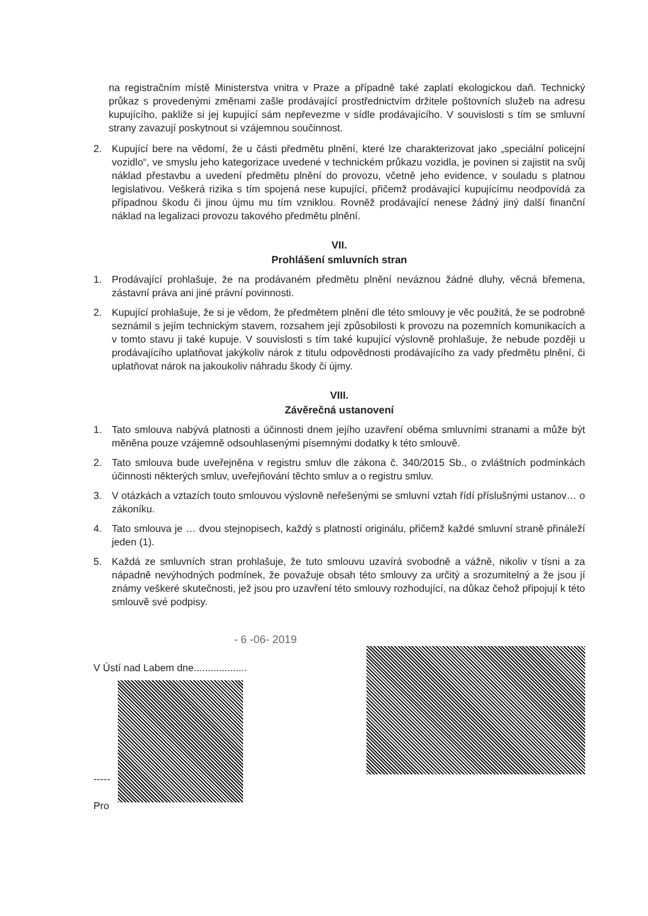na registračním místě Ministerstva vnitra v Praze a případně také zaplatí ekologickou daň. Technický průkaz s provedenými změnami zašle prodávající prostřednictvím držitele poštovních služeb na adresu kupujícího, pakliže si jej kupující sám nepřevezme v sídle prodávajícího. V souvislosti s tím se smluvní strany zavazují poskytnout si vzájemnou součinnost.
2. Kupující bere na vědomí, že u části předmětu plnění, které lze charakterizovat jako „speciální policejní vozidlo“, ve smyslu jeho kategorizace uvedené v technickém průkazu vozidla, je povinen si zajistit na svůj náklad přestavbu a uvedení předmětu plnění do provozu, včetně jeho evidence, v souladu s platnou legislativou. Veškerá rizika s tím spojená nese kupující, přičemž prodávající kupujícímu neodpovídá za případnou škodu či jinou újmu mu tím vzniklou. Rovněž prodávající nenese žádný jiný další finanční náklad na legalizaci provozu takového předmětu plnění.
VII.
Prohlášení smluvních stran
1. Prodávající prohlašuje, že na prodávaném předmětu plnění neváznou žádné dluhy, věcná břemena, zástavní práva ani jiné právní povinnosti.
2. Kupující prohlašuje, že si je vědom, že předmětem plnění dle této smlouvy je věc použitá, že se podrobně seznámil s jejím technickým stavem, rozsahem její způsobilosti k provozu na pozemních komunikacích a v tomto stavu ji také kupuje. V souvislosti s tím také kupující výslovně prohlašuje, že nebude později u prodávajícího uplatňovat jakýkoliv nárok z titulu odpovědnosti prodávajícího za vady předmětu plnění, či uplatňovat nárok na jakoukoliv náhradu škody či újmy.
VIII.
Závěrečná ustanovení
1. Tato smlouva nabývá platnosti a účinnosti dnem jejího uzavření oběma smluvními stranami a může být měněna pouze vzájemně odsouhlasenými písemnými dodatky k této smlouvě.
2. Tato smlouva bude uveřejněna v registru smluv dle zákona č. 340/2015 Sb., o zvláštních podmínkách účinnosti některých smluv, uveřejňování těchto smluv a o registru smluv.
3. V otázkách a vztazích touto smlouvou výslovně neřešenými se smluvní vztah řídí příslušnými ustanov… o zákoníku.
4. Tato smlouva je … dvou stejnopisech, každý s platností originálu, přičemž každé smluvní straně přináleží jeden (1).
5. Každá ze smluvních stran prohlašuje, že tuto smlouvu uzavírá svobodně a vážně, nikoliv v tísni a za nápadně nevýhodných podmínek, že považuje obsah této smlouvy za určitý a srozumitelný a že jsou jí známy veškeré skutečnosti, jež jsou pro uzavření této smlouvy rozhodující, na důkaz čehož připojují k této smlouvě své podpisy.
- 6 -06- 2019
V Ústí nad Labem dne...................
-----
Pro